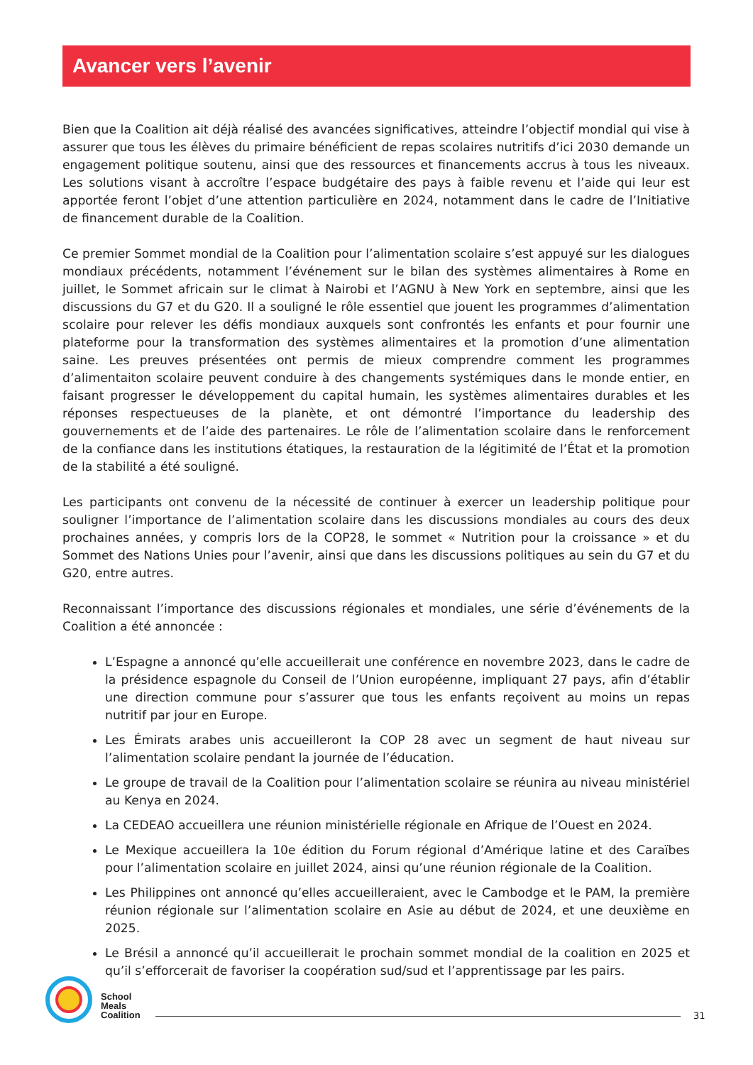Avancer vers l’avenir
Bien que la Coalition ait déjà réalisé des avancées significatives, atteindre l’objectif mondial qui vise à assurer que tous les élèves du primaire bénéficient de repas scolaires nutritifs d’ici 2030 demande un engagement politique soutenu, ainsi que des ressources et financements accrus à tous les niveaux. Les solutions visant à accroître l’espace budgétaire des pays à faible revenu et l’aide qui leur est apportée feront l’objet d’une attention particulière en 2024, notamment dans le cadre de l’Initiative de financement durable de la Coalition.
Ce premier Sommet mondial de la Coalition pour l’alimentation scolaire s’est appuyé sur les dialogues mondiaux précédents, notamment l’événement sur le bilan des systèmes alimentaires à Rome en juillet, le Sommet africain sur le climat à Nairobi et l’AGNU à New York en septembre, ainsi que les discussions du G7 et du G20. Il a souligné le rôle essentiel que jouent les programmes d’alimentation scolaire pour relever les défis mondiaux auxquels sont confrontés les enfants et pour fournir une plateforme pour la transformation des systèmes alimentaires et la promotion d’une alimentation saine. Les preuves présentées ont permis de mieux comprendre comment les programmes d’alimentaiton scolaire peuvent conduire à des changements systémiques dans le monde entier, en faisant progresser le développement du capital humain, les systèmes alimentaires durables et les réponses respectueuses de la planète, et ont démontré l’importance du leadership des gouvernements et de l’aide des partenaires. Le rôle de l’alimentation scolaire dans le renforcement de la confiance dans les institutions étatiques, la restauration de la légitimité de l’État et la promotion de la stabilité a été souligné.
Les participants ont convenu de la nécessité de continuer à exercer un leadership politique pour souligner l’importance de l’alimentation scolaire dans les discussions mondiales au cours des deux prochaines années, y compris lors de la COP28, le sommet « Nutrition pour la croissance » et du Sommet des Nations Unies pour l’avenir, ainsi que dans les discussions politiques au sein du G7 et du G20, entre autres.
Reconnaissant l’importance des discussions régionales et mondiales, une série d’événements de la Coalition a été annoncée :
L’Espagne a annoncé qu’elle accueillerait une conférence en novembre 2023, dans le cadre de la présidence espagnole du Conseil de l’Union européenne, impliquant 27 pays, afin d’établir une direction commune pour s’assurer que tous les enfants reçoivent au moins un repas nutritif par jour en Europe.
Les Émirats arabes unis accueilleront la COP 28 avec un segment de haut niveau sur l’alimentation scolaire pendant la journée de l’éducation.
Le groupe de travail de la Coalition pour l’alimentation scolaire se réunira au niveau ministériel au Kenya en 2024.
La CEDEAO accueillera une réunion ministérielle régionale en Afrique de l’Ouest en 2024.
Le Mexique accueillera la 10e édition du Forum régional d’Amérique latine et des Caraïbes pour l’alimentation scolaire en juillet 2024, ainsi qu’une réunion régionale de la Coalition.
Les Philippines ont annoncé qu’elles accueilleraient, avec le Cambodge et le PAM, la première réunion régionale sur l’alimentation scolaire en Asie au début de 2024, et une deuxième en 2025.
Le Brésil a annoncé qu’il accueillerait le prochain sommet mondial de la coalition en 2025 et qu’il s’efforcerait de favoriser la coopération sud/sud et l’apprentissage par les pairs.
School
Meals
Coalition
31